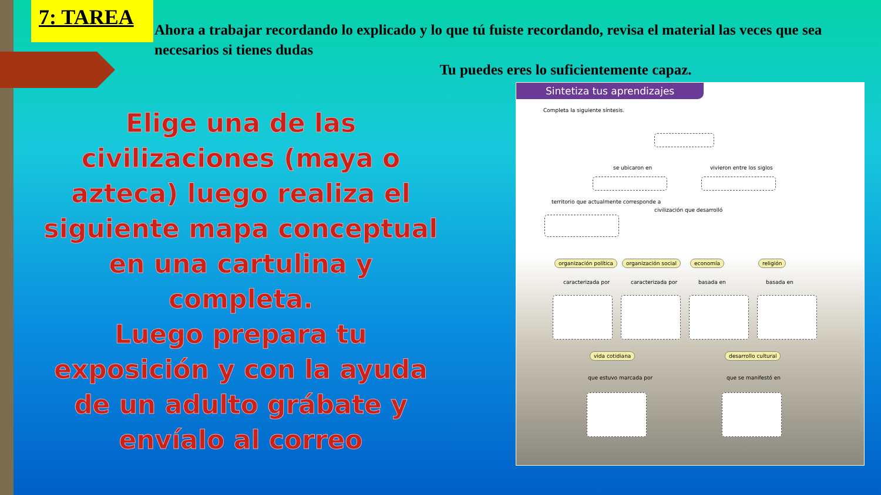7: TAREA
Ahora a trabajar recordando lo explicado y lo que tú fuiste recordando, revisa el material las veces que sea necesarios si tienes dudas
Tu puedes eres lo suficientemente capaz.
Elige una de las civilizaciones (maya o azteca) luego realiza el siguiente mapa conceptual en una cartulina y completa.
Luego prepara tu exposición y con la ayuda de un adulto grábate y envíalo al correo
Sintetiza tus aprendizajes
Completa la siguiente síntesis.
se ubicaron en vivieron entre los siglos
territorio que actualmente corresponde a
civilización que desarrolló
organización política organización social economía religión
caracterizada por caracterizada por basada en basada en
vida cotidiana desarrollo cultural
que estuvo marcada por que se manifestó en